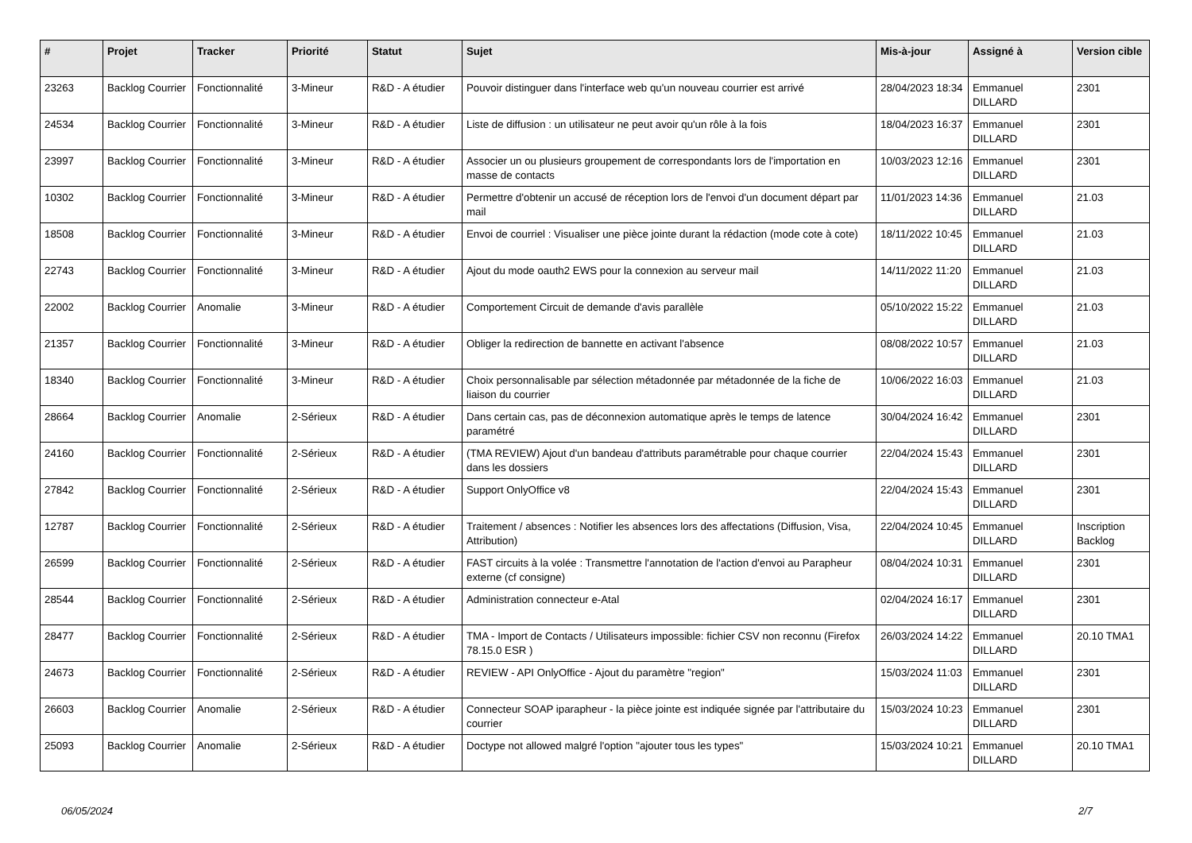| # | Projet | Tracker | Priorité | Statut | Sujet | Mis-à-jour | Assigné à | Version cible |
| --- | --- | --- | --- | --- | --- | --- | --- | --- |
| 23263 | Backlog Courrier | Fonctionnalité | 3-Mineur | R&D - A étudier | Pouvoir distinguer dans l'interface web qu'un nouveau courrier est arrivé | 28/04/2023 18:34 | Emmanuel DILLARD | 2301 |
| 24534 | Backlog Courrier | Fonctionnalité | 3-Mineur | R&D - A étudier | Liste de diffusion : un utilisateur ne peut avoir qu'un rôle à la fois | 18/04/2023 16:37 | Emmanuel DILLARD | 2301 |
| 23997 | Backlog Courrier | Fonctionnalité | 3-Mineur | R&D - A étudier | Associer un ou plusieurs groupement de correspondants lors de l'importation en masse de contacts | 10/03/2023 12:16 | Emmanuel DILLARD | 2301 |
| 10302 | Backlog Courrier | Fonctionnalité | 3-Mineur | R&D - A étudier | Permettre d'obtenir un accusé de réception lors de l'envoi d'un document départ par mail | 11/01/2023 14:36 | Emmanuel DILLARD | 21.03 |
| 18508 | Backlog Courrier | Fonctionnalité | 3-Mineur | R&D - A étudier | Envoi de courriel : Visualiser une pièce jointe durant la rédaction (mode cote à cote) | 18/11/2022 10:45 | Emmanuel DILLARD | 21.03 |
| 22743 | Backlog Courrier | Fonctionnalité | 3-Mineur | R&D - A étudier | Ajout du mode oauth2 EWS pour la connexion au serveur mail | 14/11/2022 11:20 | Emmanuel DILLARD | 21.03 |
| 22002 | Backlog Courrier | Anomalie | 3-Mineur | R&D - A étudier | Comportement Circuit de demande d'avis parallèle | 05/10/2022 15:22 | Emmanuel DILLARD | 21.03 |
| 21357 | Backlog Courrier | Fonctionnalité | 3-Mineur | R&D - A étudier | Obliger la redirection de bannette en activant l'absence | 08/08/2022 10:57 | Emmanuel DILLARD | 21.03 |
| 18340 | Backlog Courrier | Fonctionnalité | 3-Mineur | R&D - A étudier | Choix personnalisable par sélection métadonnée par métadonnée de la fiche de liaison du courrier | 10/06/2022 16:03 | Emmanuel DILLARD | 21.03 |
| 28664 | Backlog Courrier | Anomalie | 2-Sérieux | R&D - A étudier | Dans certain cas, pas de déconnexion automatique après le temps de latence paramétré | 30/04/2024 16:42 | Emmanuel DILLARD | 2301 |
| 24160 | Backlog Courrier | Fonctionnalité | 2-Sérieux | R&D - A étudier | (TMA REVIEW) Ajout d'un bandeau d'attributs paramétrable pour chaque courrier dans les dossiers | 22/04/2024 15:43 | Emmanuel DILLARD | 2301 |
| 27842 | Backlog Courrier | Fonctionnalité | 2-Sérieux | R&D - A étudier | Support OnlyOffice v8 | 22/04/2024 15:43 | Emmanuel DILLARD | 2301 |
| 12787 | Backlog Courrier | Fonctionnalité | 2-Sérieux | R&D - A étudier | Traitement / absences : Notifier les absences lors des affectations (Diffusion, Visa, Attribution) | 22/04/2024 10:45 | Emmanuel DILLARD | Inscription Backlog |
| 26599 | Backlog Courrier | Fonctionnalité | 2-Sérieux | R&D - A étudier | FAST circuits à la volée : Transmettre l'annotation de l'action d'envoi au Parapheur externe (cf consigne) | 08/04/2024 10:31 | Emmanuel DILLARD | 2301 |
| 28544 | Backlog Courrier | Fonctionnalité | 2-Sérieux | R&D - A étudier | Administration connecteur e-Atal | 02/04/2024 16:17 | Emmanuel DILLARD | 2301 |
| 28477 | Backlog Courrier | Fonctionnalité | 2-Sérieux | R&D - A étudier | TMA - Import de Contacts / Utilisateurs impossible: fichier CSV non reconnu (Firefox 78.15.0 ESR ) | 26/03/2024 14:22 | Emmanuel DILLARD | 20.10 TMA1 |
| 24673 | Backlog Courrier | Fonctionnalité | 2-Sérieux | R&D - A étudier | REVIEW - API OnlyOffice - Ajout du paramètre "region" | 15/03/2024 11:03 | Emmanuel DILLARD | 2301 |
| 26603 | Backlog Courrier | Anomalie | 2-Sérieux | R&D - A étudier | Connecteur SOAP iparapheur - la pièce jointe est indiquée signée par l'attributaire du courrier | 15/03/2024 10:23 | Emmanuel DILLARD | 2301 |
| 25093 | Backlog Courrier | Anomalie | 2-Sérieux | R&D - A étudier | Doctype not allowed malgré l'option "ajouter tous les types" | 15/03/2024 10:21 | Emmanuel DILLARD | 20.10 TMA1 |
06/05/2024 2/7